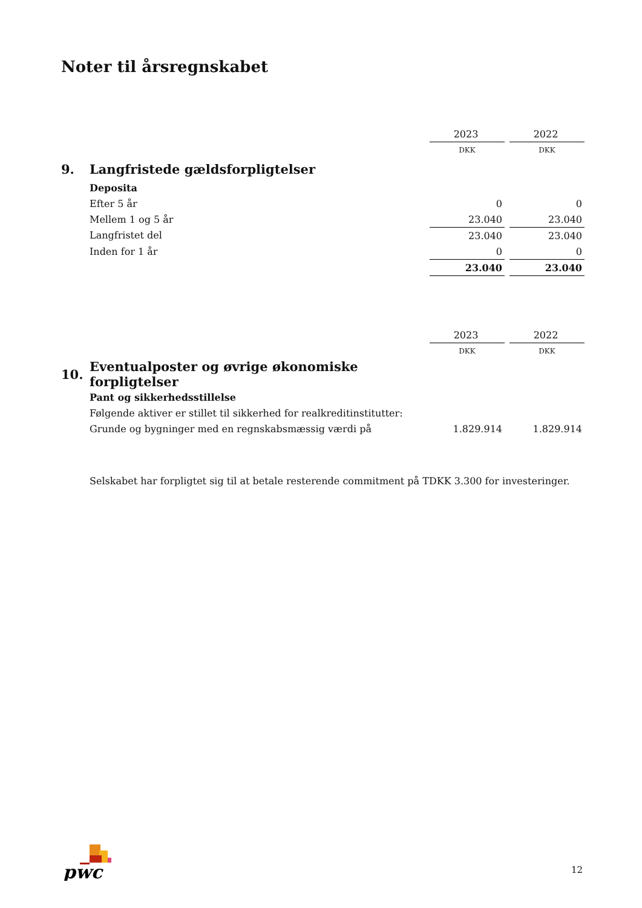Noter til årsregnskabet
| | | 2023 | | 2022 |
| | | DKK | | DKK |
| 9. | Langfristede gældsforpligtelser | | | |
| | Deposita | | | |
| | Efter 5 år | 0 | | 0 |
| | Mellem 1 og 5 år | 23.040 | | 23.040 |
| | Langfristet del | 23.040 | | 23.040 |
| | Inden for 1 år | 0 | | 0 |
| | | 23.040 | | 23.040 |
| | | 2023 | | 2022 |
| | | DKK | | DKK |
| 10. | Eventualposter og øvrige økonomiske forpligtelser | | | |
| | Pant og sikkerhedsstillelse | | | |
| | Følgende aktiver er stillet til sikkerhed for realkreditinstitutter: | | | |
| | Grunde og bygninger med en regnskabsmæssig værdi på | 1.829.914 | | 1.829.914 |
Selskabet har forpligtet sig til at betale resterende commitment på TDKK 3.300 for investeringer.
pwc
12